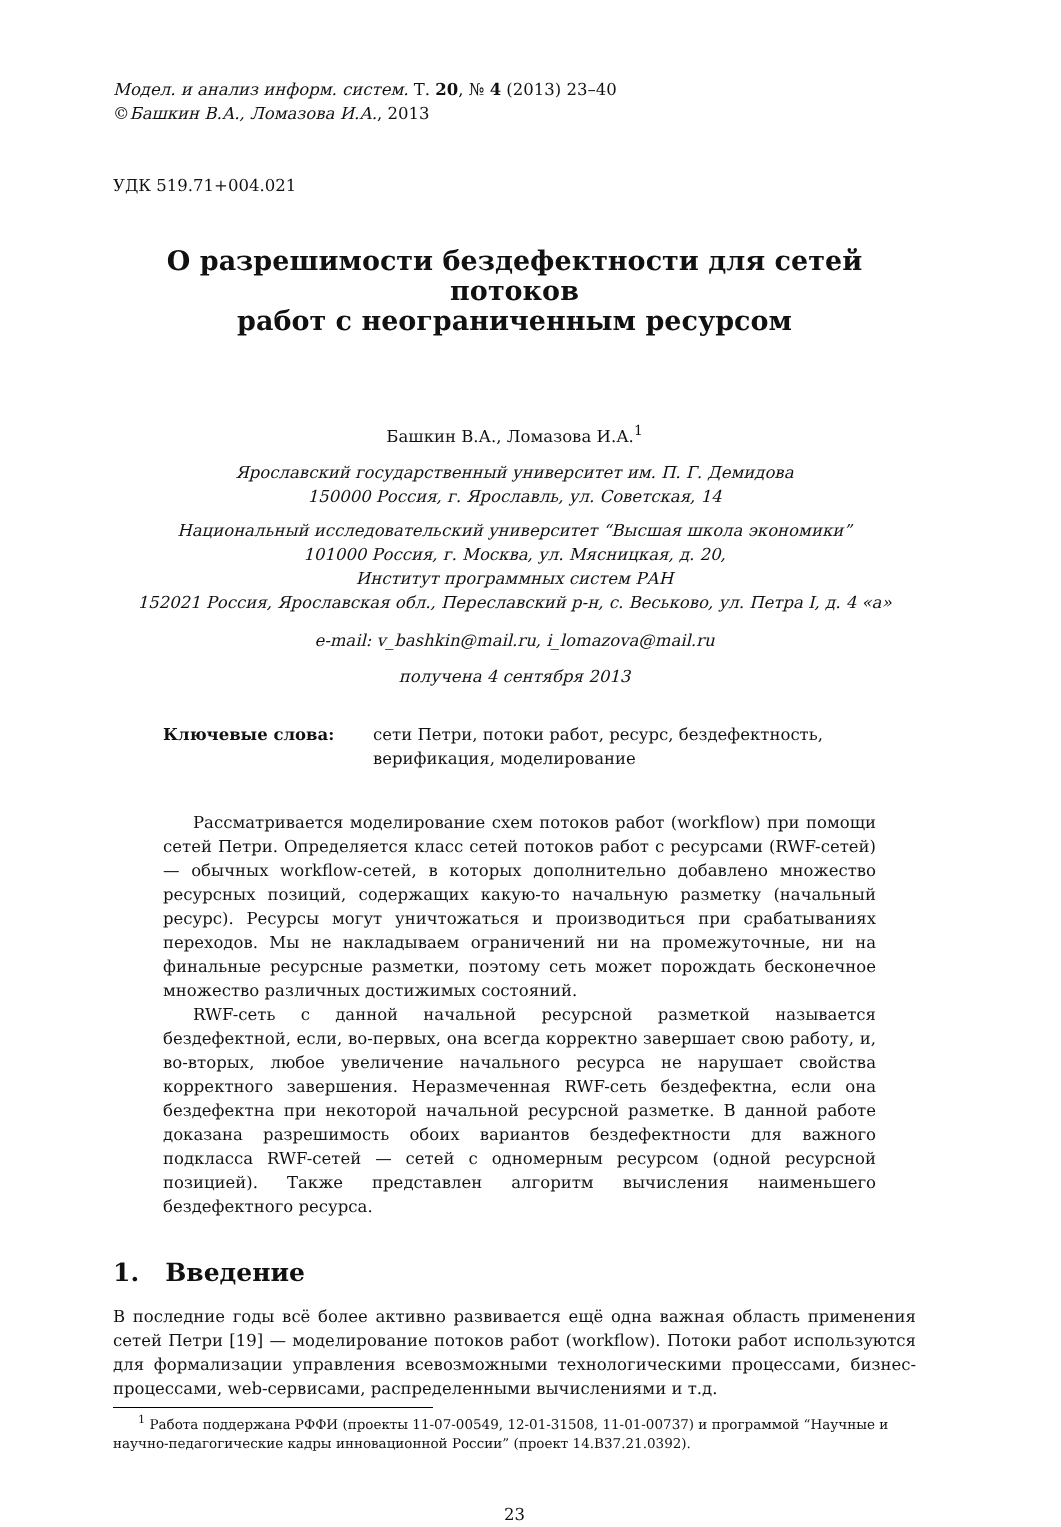Модел. и анализ информ. систем. Т. 20, № 4 (2013) 23–40
©Башкин В.А., Ломазова И.А., 2013
УДК 519.71+004.021
О разрешимости бездефектности для сетей потоков
работ с неограниченным ресурсом
Башкин В.А., Ломазова И.А.<sup>1</sup>
Ярославский государственный университет им. П. Г. Демидова
150000 Россия, г. Ярославль, ул. Советская, 14
Национальный исследовательский университет “Высшая школа экономики”
101000 Россия, г. Москва, ул. Мясницкая, д. 20,
Институт программных систем РАН
152021 Россия, Ярославская обл., Переславский р-н, с. Веськово, ул. Петра I, д. 4 «а»
e-mail: v_bashkin@mail.ru, i_lomazova@mail.ru
получена 4 сентября 2013
Ключевые слова: сети Петри, потоки работ, ресурс, бездефектность, верификация, моделирование
Рассматривается моделирование схем потоков работ (workflow) при помощи сетей Петри. Определяется класс сетей потоков работ с ресурсами (RWF-сетей) — обычных workflow-сетей, в которых дополнительно добавлено множество ресурсных позиций, содержащих какую-то начальную разметку (начальный ресурс). Ресурсы могут уничтожаться и производиться при срабатываниях переходов. Мы не накладываем ограничений ни на промежуточные, ни на финальные ресурсные разметки, поэтому сеть может порождать бесконечное множество различных достижимых состояний.
RWF-сеть с данной начальной ресурсной разметкой называется бездефектной, если, во-первых, она всегда корректно завершает свою работу, и, во-вторых, любое увеличение начального ресурса не нарушает свойства корректного завершения. Неразмеченная RWF-сеть бездефектна, если она бездефектна при некоторой начальной ресурсной разметке. В данной работе доказана разрешимость обоих вариантов бездефектности для важного подкласса RWF-сетей — сетей с одномерным ресурсом (одной ресурсной позицией). Также представлен алгоритм вычисления наименьшего бездефектного ресурса.
1. Введение
В последние годы всё более активно развивается ещё одна важная область применения сетей Петри [19] — моделирование потоков работ (workflow). Потоки работ используются для формализации управления всевозможными технологическими процессами, бизнес-процессами, web-сервисами, распределенными вычислениями и т.д.
<sup>1</sup> Работа поддержана РФФИ (проекты 11-07-00549, 12-01-31508, 11-01-00737) и программой “Научные и научно-педагогические кадры инновационной России” (проект 14.B37.21.0392).
23